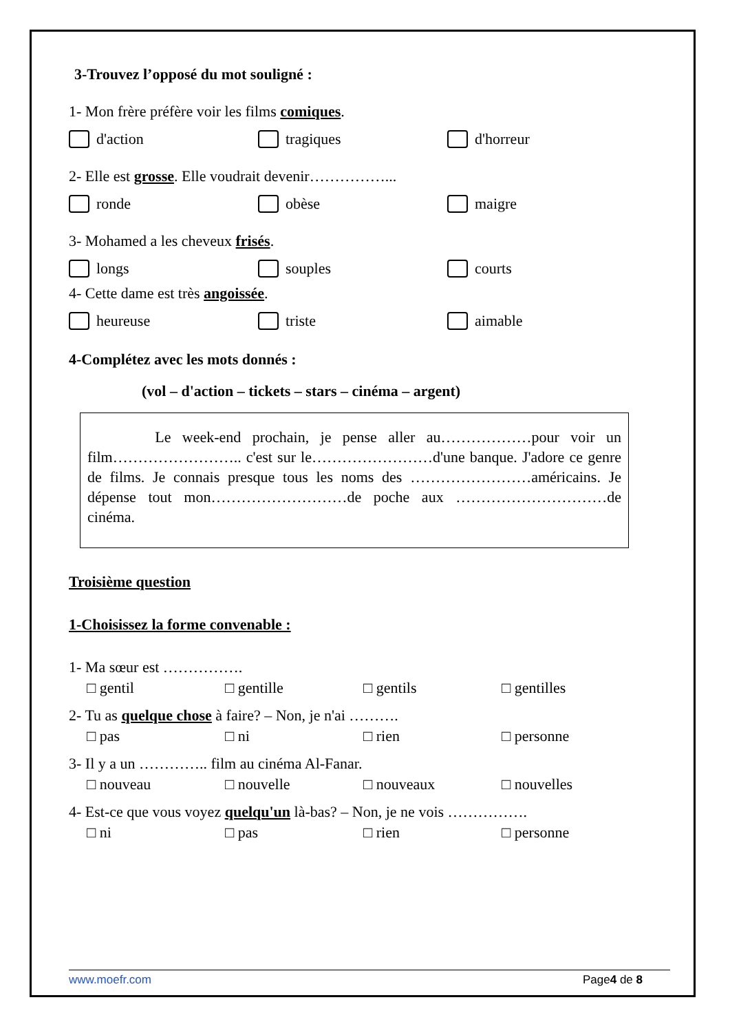3-Trouvez l’opposé du mot souligné :
1- Mon frère préfère voir les films comiques.
d'action tragiques d'horreur
2- Elle est grosse. Elle voudrait devenir……………...
ronde obèse maigre
3- Mohamed a les cheveux frisés.
longs souples courts
4- Cette dame est très angoissée.
heureuse triste aimable
4-Complétez avec les mots donnés :
(vol – d'action – tickets – stars – cinéma – argent)
Le week-end prochain, je pense aller au………………pour voir un film…………………….. c'est sur le……………………d'une banque. J'adore ce genre de films. Je connais presque tous les noms des ……………………américains. Je dépense tout mon………………………de poche aux …………………………de cinéma.
Troisième question
1-Choisissez la forme convenable :
1- Ma sœur est …………….
□ gentil □ gentille □ gentils □ gentilles
2- Tu as quelque chose à faire? – Non, je n'ai ……….
□ pas □ ni □ rien □ personne
3- Il y a un ………….. film au cinéma Al-Fanar.
□ nouveau □ nouvelle □ nouveaux □ nouvelles
4- Est-ce que vous voyez quelqu'un là-bas? – Non, je ne vois …………….
□ ni □ pas □ rien □ personne
www.moefr.com Page4 de 8